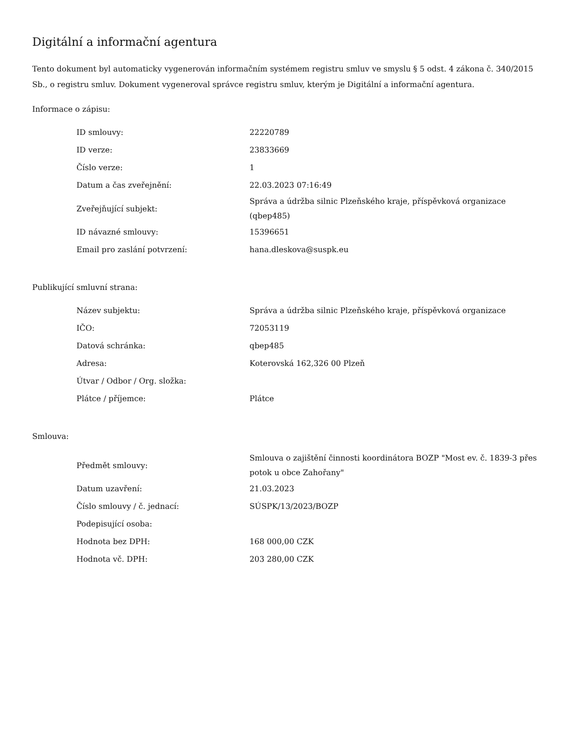Digitální a informační agentura
Tento dokument byl automaticky vygenerován informačním systémem registru smluv ve smyslu § 5 odst. 4 zákona č. 340/2015 Sb., o registru smluv. Dokument vygeneroval správce registru smluv, kterým je Digitální a informační agentura.
Informace o zápisu:
| ID smlouvy: | 22220789 |
| ID verze: | 23833669 |
| Číslo verze: | 1 |
| Datum a čas zveřejnění: | 22.03.2023 07:16:49 |
| Zveřejňující subjekt: | Správa a údržba silnic Plzeňského kraje, příspěvková organizace (qbep485) |
| ID návazné smlouvy: | 15396651 |
| Email pro zaslání potvrzení: | hana.dleskova@suspk.eu |
Publikující smluvní strana:
| Název subjektu: | Správa a údržba silnic Plzeňského kraje, příspěvková organizace |
| IČO: | 72053119 |
| Datová schránka: | qbep485 |
| Adresa: | Koterovská 162,326 00 Plzeň |
| Útvar / Odbor / Org. složka: | |
| Plátce / příjemce: | Plátce |
Smlouva:
| Předmět smlouvy: | Smlouva o zajištění činnosti koordinátora BOZP "Most ev. č. 1839-3 přes potok u obce Zahořany" |
| Datum uzavření: | 21.03.2023 |
| Číslo smlouvy / č. jednací: | SÚSPK/13/2023/BOZP |
| Podepisující osoba: | |
| Hodnota bez DPH: | 168 000,00 CZK |
| Hodnota vč. DPH: | 203 280,00 CZK |